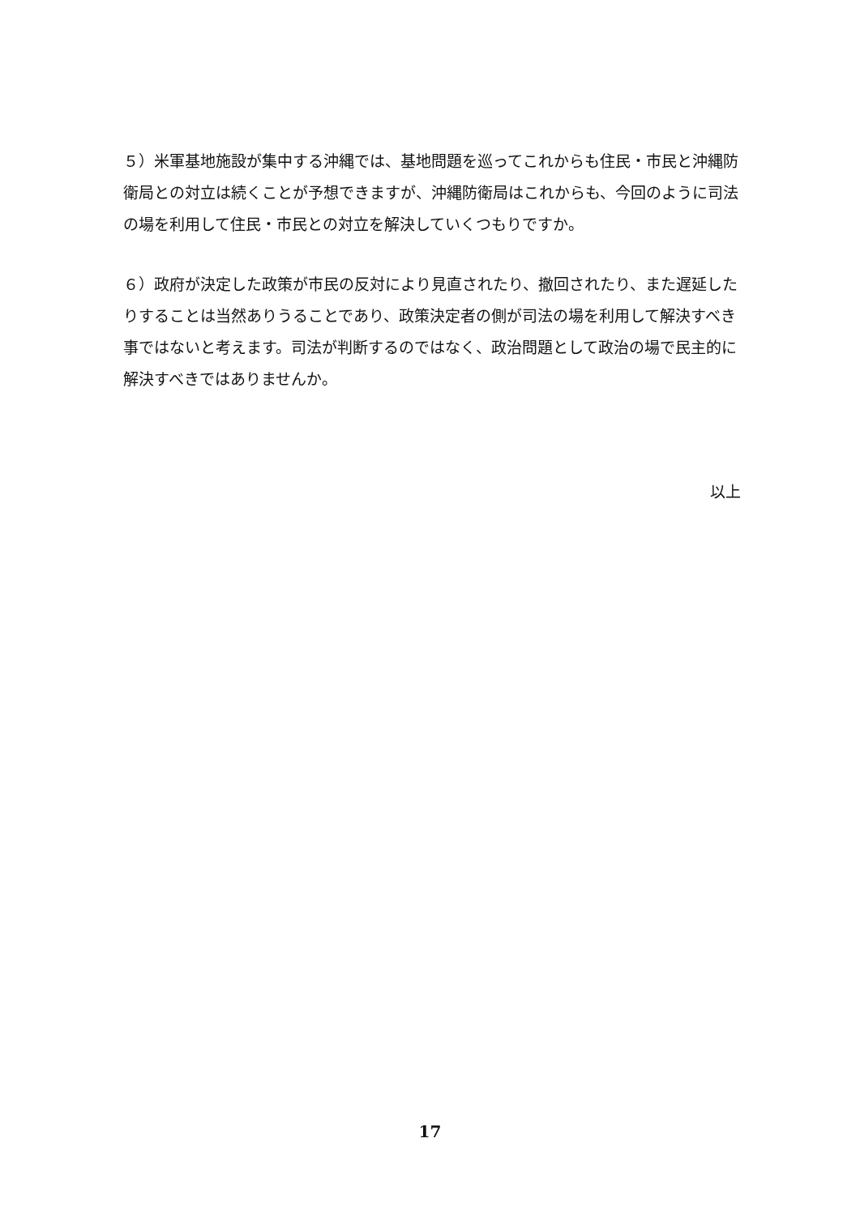５）米軍基地施設が集中する沖縄では、基地問題を巡ってこれからも住民・市民と沖縄防衛局との対立は続くことが予想できますが、沖縄防衛局はこれからも、今回のように司法の場を利用して住民・市民との対立を解決していくつもりですか。
６）政府が決定した政策が市民の反対により見直されたり、撤回されたり、また遅延したりすることは当然ありうることであり、政策決定者の側が司法の場を利用して解決すべき事ではないと考えます。司法が判断するのではなく、政治問題として政治の場で民主的に解決すべきではありませんか。
以上
17